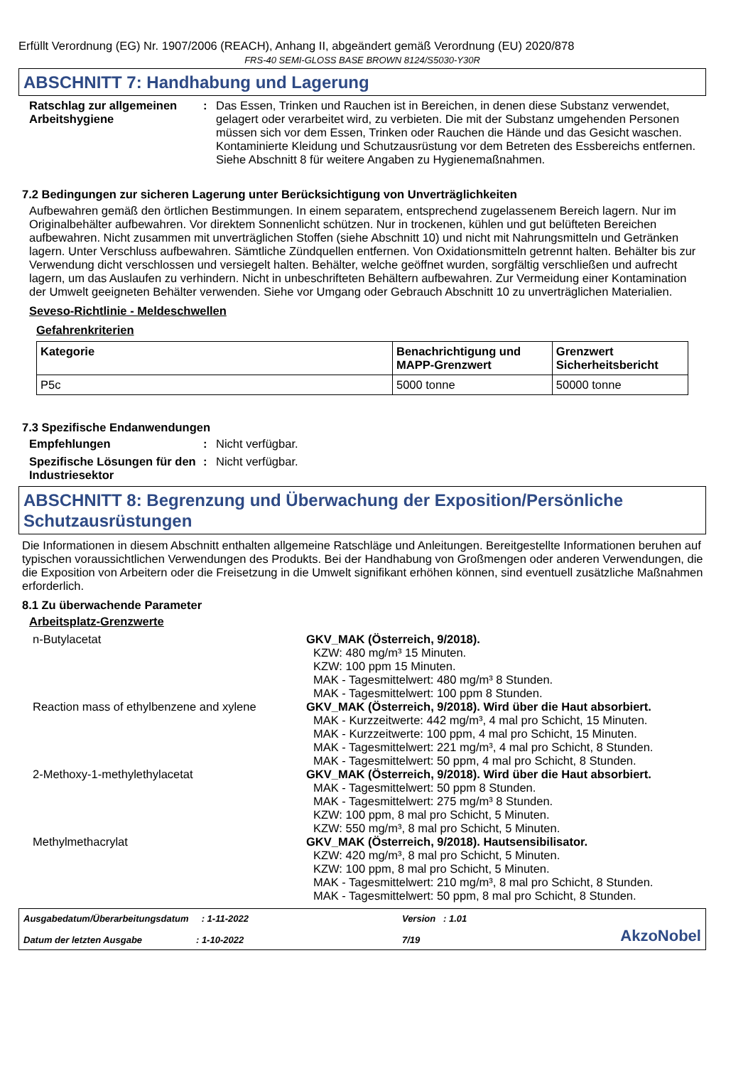Erfüllt Verordnung (EG) Nr. 1907/2006 (REACH), Anhang II, abgeändert gemäß Verordnung (EU) 2020/878
FRS-40 SEMI-GLOSS BASE BROWN 8124/S5030-Y30R
ABSCHNITT 7: Handhabung und Lagerung
Ratschlag zur allgemeinen Arbeitshygiene
: Das Essen, Trinken und Rauchen ist in Bereichen, in denen diese Substanz verwendet, gelagert oder verarbeitet wird, zu verbieten. Die mit der Substanz umgehenden Personen müssen sich vor dem Essen, Trinken oder Rauchen die Hände und das Gesicht waschen. Kontaminierte Kleidung und Schutzausrüstung vor dem Betreten des Essbereichs entfernen. Siehe Abschnitt 8 für weitere Angaben zu Hygienemaßnahmen.
7.2 Bedingungen zur sicheren Lagerung unter Berücksichtigung von Unverträglichkeiten
Aufbewahren gemäß den örtlichen Bestimmungen. In einem separatem, entsprechend zugelassenem Bereich lagern. Nur im Originalbehälter aufbewahren. Vor direktem Sonnenlicht schützen. Nur in trockenen, kühlen und gut belüfteten Bereichen aufbewahren. Nicht zusammen mit unverträglichen Stoffen (siehe Abschnitt 10) und nicht mit Nahrungsmitteln und Getränken lagern. Unter Verschluss aufbewahren. Sämtliche Zündquellen entfernen. Von Oxidationsmitteln getrennt halten. Behälter bis zur Verwendung dicht verschlossen und versiegelt halten. Behälter, welche geöffnet wurden, sorgfältig verschließen und aufrecht lagern, um das Auslaufen zu verhindern. Nicht in unbeschrifteten Behältern aufbewahren. Zur Vermeidung einer Kontamination der Umwelt geeigneten Behälter verwenden. Siehe vor Umgang oder Gebrauch Abschnitt 10 zu unverträglichen Materialien.
Seveso-Richtlinie - Meldeschwellen
Gefahrenkriterien
| Kategorie | Benachrichtigung und MAPP-Grenzwert | Grenzwert Sicherheitsbericht |
| --- | --- | --- |
| P5c | 5000 tonne | 50000 tonne |
7.3 Spezifische Endanwendungen
Empfehlungen : Nicht verfügbar.
Spezifische Lösungen für den Industriesektor
: Nicht verfügbar.
ABSCHNITT 8: Begrenzung und Überwachung der Exposition/Persönliche Schutzausrüstungen
Die Informationen in diesem Abschnitt enthalten allgemeine Ratschläge und Anleitungen. Bereitgestellte Informationen beruhen auf typischen voraussichtlichen Verwendungen des Produkts. Bei der Handhabung von Großmengen oder anderen Verwendungen, die die Exposition von Arbeitern oder die Freisetzung in die Umwelt signifikant erhöhen können, sind eventuell zusätzliche Maßnahmen erforderlich.
8.1 Zu überwachende Parameter
Arbeitsplatz-Grenzwerte
n-Butylacetat GKV_MAK (Österreich, 9/2018).
KZW: 480 mg/m³ 15 Minuten.
KZW: 100 ppm 15 Minuten.
MAK - Tagesmittelwert: 480 mg/m³ 8 Stunden.
MAK - Tagesmittelwert: 100 ppm 8 Stunden.
Reaction mass of ethylbenzene and xylene
GKV_MAK (Österreich, 9/2018). Wird über die Haut absorbiert.
MAK - Kurzzeitwerte: 442 mg/m³, 4 mal pro Schicht, 15 Minuten.
MAK - Kurzzeitwerte: 100 ppm, 4 mal pro Schicht, 15 Minuten.
MAK - Tagesmittelwert: 221 mg/m³, 4 mal pro Schicht, 8 Stunden.
MAK - Tagesmittelwert: 50 ppm, 4 mal pro Schicht, 8 Stunden.
2-Methoxy-1-methylethylacetat GKV_MAK (Österreich, 9/2018). Wird über die Haut absorbiert.
MAK - Tagesmittelwert: 50 ppm 8 Stunden.
MAK - Tagesmittelwert: 275 mg/m³ 8 Stunden.
KZW: 100 ppm, 8 mal pro Schicht, 5 Minuten.
KZW: 550 mg/m³, 8 mal pro Schicht, 5 Minuten.
Methylmethacrylat GKV_MAK (Österreich, 9/2018). Hautsensibilisator.
KZW: 420 mg/m³, 8 mal pro Schicht, 5 Minuten.
KZW: 100 ppm, 8 mal pro Schicht, 5 Minuten.
MAK - Tagesmittelwert: 210 mg/m³, 8 mal pro Schicht, 8 Stunden.
MAK - Tagesmittelwert: 50 ppm, 8 mal pro Schicht, 8 Stunden.
Ausgabedatum/Überarbeitungsdatum : 1-11-2022
Datum der letzten Ausgabe : 1-10-2022
Version : 1.01
7/19
AkzoNobel